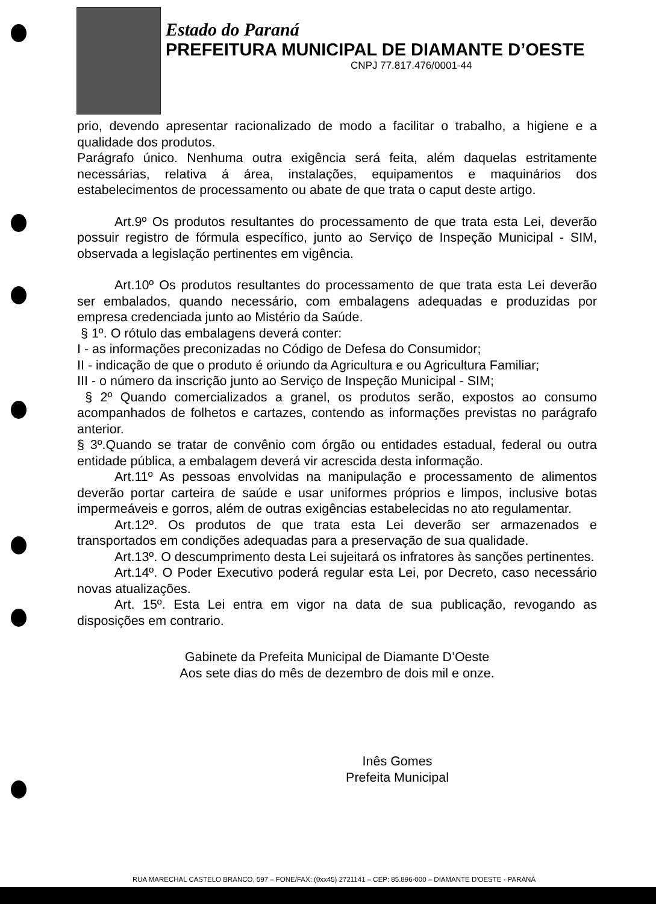Estado do Paraná
PREFEITURA MUNICIPAL DE DIAMANTE D’OESTE
CNPJ 77.817.476/0001-44
prio, devendo apresentar racionalizado de modo a facilitar o trabalho, a higiene e a qualidade dos produtos.
Parágrafo único. Nenhuma outra exigência será feita, além daquelas estritamente necessárias, relativa á área, instalações, equipamentos e maquinários dos estabelecimentos de processamento ou abate de que trata o caput deste artigo.
Art.9º Os produtos resultantes do processamento de que trata esta Lei, deverão possuir registro de fórmula específico, junto ao Serviço de Inspeção Municipal - SIM, observada a legislação pertinentes em vigência.
Art.10º Os produtos resultantes do processamento de que trata esta Lei deverão ser embalados, quando necessário, com embalagens adequadas e produzidas por empresa credenciada junto ao Mistério da Saúde.
§ 1º. O rótulo das embalagens deverá conter:
I - as informações preconizadas no Código de Defesa do Consumidor;
II - indicação de que o produto é oriundo da Agricultura e ou Agricultura Familiar;
III - o número da inscrição junto ao Serviço de Inspeção Municipal - SIM;
§ 2º Quando comercializados a granel, os produtos serão, expostos ao consumo acompanhados de folhetos e cartazes, contendo as informações previstas no parágrafo anterior.
§ 3º.Quando se tratar de convênio com órgão ou entidades estadual, federal ou outra entidade pública, a embalagem deverá vir acrescida desta informação.
Art.11º As pessoas envolvidas na manipulação e processamento de alimentos deverão portar carteira de saúde e usar uniformes próprios e limpos, inclusive botas impermeáveis e gorros, além de outras exigências estabelecidas no ato regulamentar.
Art.12º. Os produtos de que trata esta Lei deverão ser armazenados e transportados em condições adequadas para a preservação de sua qualidade.
Art.13º. O descumprimento desta Lei sujeitará os infratores às sanções pertinentes.
Art.14º. O Poder Executivo poderá regular esta Lei, por Decreto, caso necessário novas atualizações.
Art. 15º. Esta Lei entra em vigor na data de sua publicação, revogando as disposições em contrario.
Gabinete da Prefeita Municipal de Diamante D’Oeste
Aos sete dias do mês de dezembro de dois mil e onze.
Inês Gomes
Prefeita Municipal
RUA MARECHAL CASTELO BRANCO, 597 – FONE/FAX: (0xx45) 2721141 – CEP: 85.896-000 – DIAMANTE D'OESTE - PARANÁ